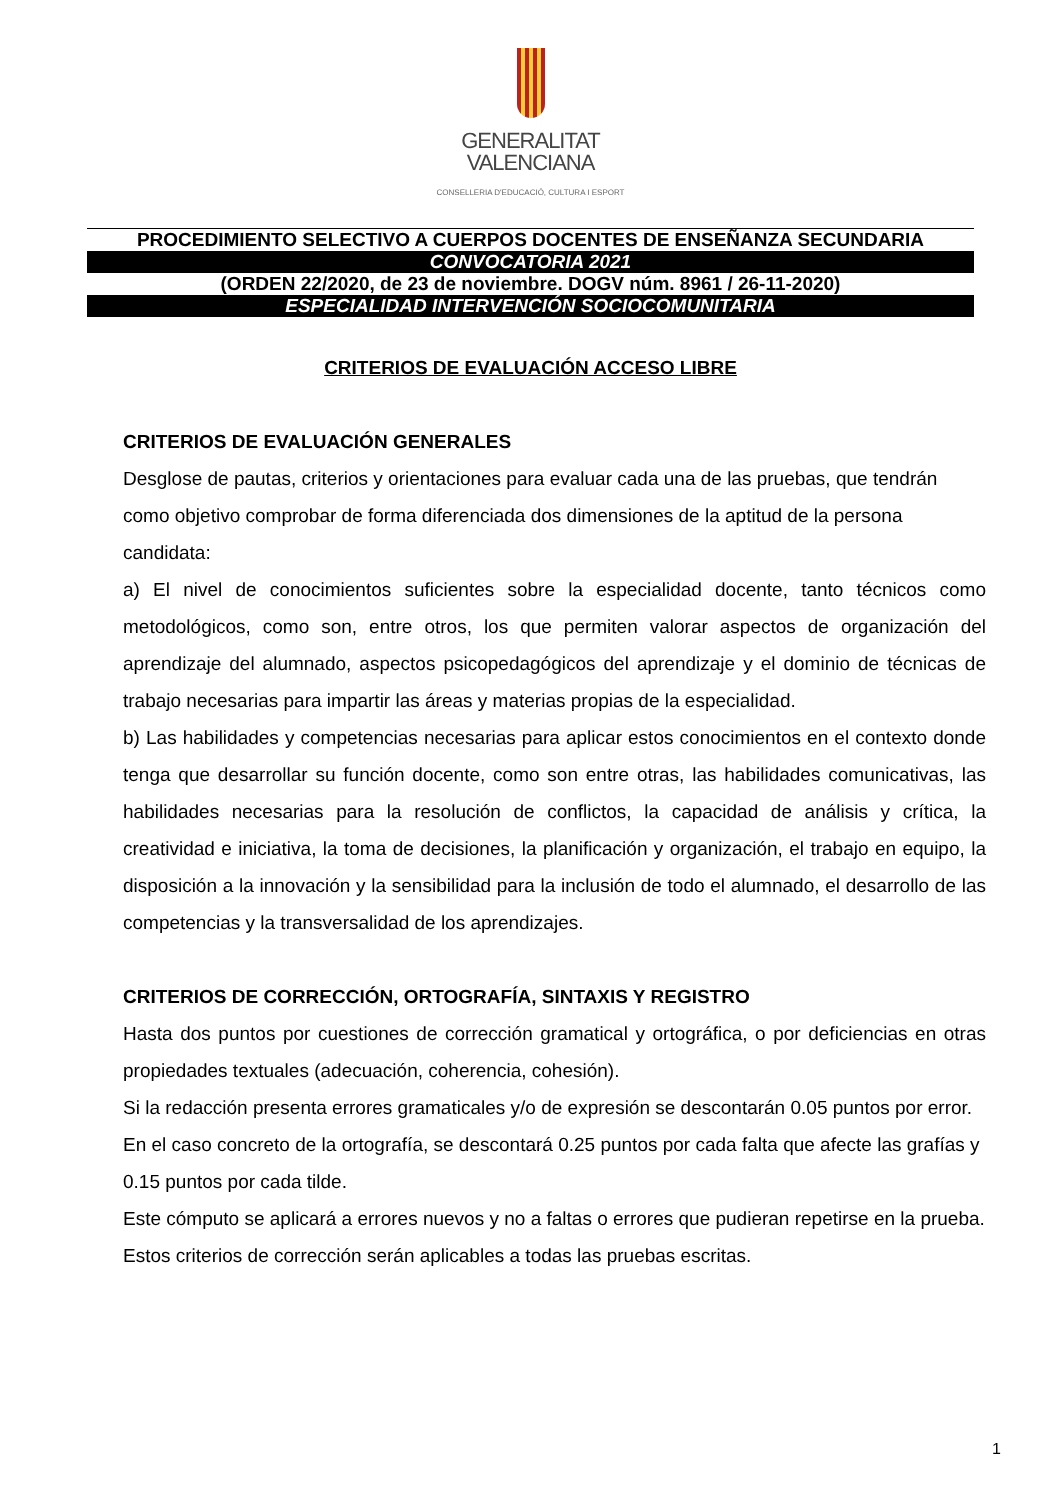GENERALITAT
VALENCIANA
CONSELLERIA D'EDUCACIÓ, CULTURA I ESPORT
PROCEDIMIENTO SELECTIVO A CUERPOS DOCENTES DE ENSEÑANZA SECUNDARIA
CONVOCATORIA 2021
(ORDEN 22/2020, de 23 de noviembre. DOGV núm. 8961 / 26-11-2020)
ESPECIALIDAD INTERVENCIÓN SOCIOCOMUNITARIA
CRITERIOS DE EVALUACIÓN ACCESO LIBRE
CRITERIOS DE EVALUACIÓN GENERALES
Desglose de pautas, criterios y orientaciones para evaluar cada una de las pruebas, que tendrán como objetivo comprobar de forma diferenciada dos dimensiones de la aptitud de la persona candidata:
a) El nivel de conocimientos suficientes sobre la especialidad docente, tanto técnicos como metodológicos, como son, entre otros, los que permiten valorar aspectos de organización del aprendizaje del alumnado, aspectos psicopedagógicos del aprendizaje y el dominio de técnicas de trabajo necesarias para impartir las áreas y materias propias de la especialidad.
b) Las habilidades y competencias necesarias para aplicar estos conocimientos en el contexto donde tenga que desarrollar su función docente, como son entre otras, las habilidades comunicativas, las habilidades necesarias para la resolución de conflictos, la capacidad de análisis y crítica, la creatividad e iniciativa, la toma de decisiones, la planificación y organización, el trabajo en equipo, la disposición a la innovación y la sensibilidad para la inclusión de todo el alumnado, el desarrollo de las competencias y la transversalidad de los aprendizajes.
CRITERIOS DE CORRECCIÓN, ORTOGRAFÍA, SINTAXIS Y REGISTRO
Hasta dos puntos por cuestiones de corrección gramatical y ortográfica, o por deficiencias en otras propiedades textuales (adecuación, coherencia, cohesión).
Si la redacción presenta errores gramaticales y/o de expresión se descontarán 0.05 puntos por error.
En el caso concreto de la ortografía, se descontará 0.25 puntos por cada falta que afecte las grafías y 0.15 puntos por cada tilde.
Este cómputo se aplicará a errores nuevos y no a faltas o errores que pudieran repetirse en la prueba.
Estos criterios de corrección serán aplicables a todas las pruebas escritas.
1